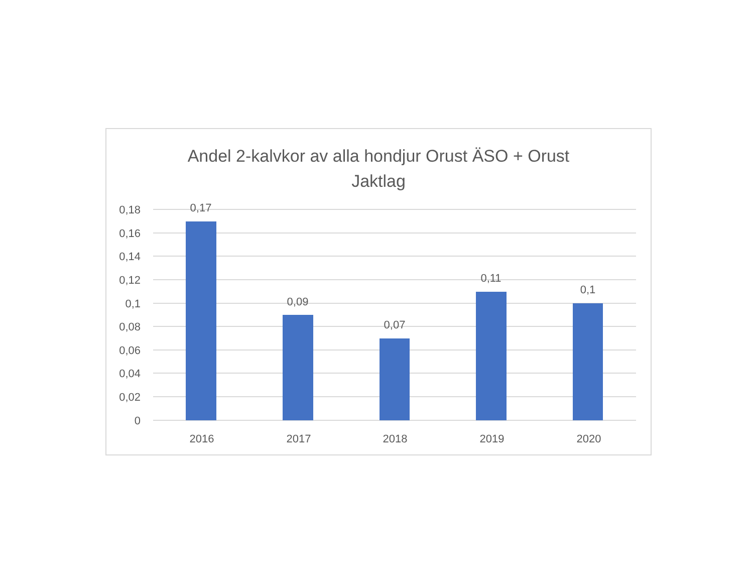Andel 2-kalvkor av alla hondjur Orust ÄSO + Orust
Jaktlag
0,18
0,16
0,14
0,12
0,1
0,08
0,06
0,04
0,02
0
0,17
0,09
0,07
0,11
0,1
2016
2017
2018
2019
2020